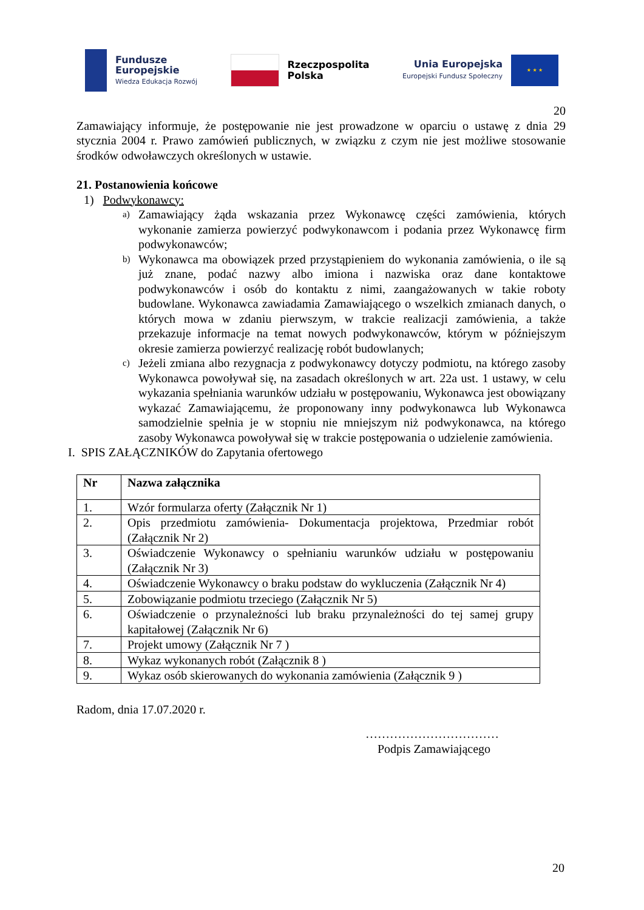Fundusze
Europejskie
Wiedza Edukacja Rozwój
Rzeczpospolita
Polska
Unia Europejska
Europejski Fundusz Społeczny
★ ★ ★
20
Zamawiający informuje, że postępowanie nie jest prowadzone w oparciu o ustawę z dnia 29 stycznia 2004 r. Prawo zamówień publicznych, w związku z czym nie jest możliwe stosowanie środków odwoławczych określonych w ustawie.
21. Postanowienia końcowe
1) Podwykonawcy:
a)
Zamawiający żąda wskazania przez Wykonawcę części zamówienia, których wykonanie zamierza powierzyć podwykonawcom i podania przez Wykonawcę firm podwykonawców;
b)
Wykonawca ma obowiązek przed przystąpieniem do wykonania zamówienia, o ile są już znane, podać nazwy albo imiona i nazwiska oraz dane kontaktowe podwykonawców i osób do kontaktu z nimi, zaangażowanych w takie roboty budowlane. Wykonawca zawiadamia Zamawiającego o wszelkich zmianach danych, o których mowa w zdaniu pierwszym, w trakcie realizacji zamówienia, a także przekazuje informacje na temat nowych podwykonawców, którym w późniejszym okresie zamierza powierzyć realizację robót budowlanych;
c)
Jeżeli zmiana albo rezygnacja z podwykonawcy dotyczy podmiotu, na którego zasoby Wykonawca powoływał się, na zasadach określonych w art. 22a ust. 1 ustawy, w celu wykazania spełniania warunków udziału w postępowaniu, Wykonawca jest obowiązany wykazać Zamawiającemu, że proponowany inny podwykonawca lub Wykonawca samodzielnie spełnia je w stopniu nie mniejszym niż podwykonawca, na którego zasoby Wykonawca powoływał się w trakcie postępowania o udzielenie zamówienia.
I. SPIS ZAŁĄCZNIKÓW do Zapytania ofertowego
| Nr | Nazwa załącznika |
| --- | --- |
| 1. | Wzór formularza oferty (Załącznik Nr 1) |
| 2. | Opis przedmiotu zamówienia- Dokumentacja projektowa, Przedmiar robót (Załącznik Nr 2) |
| 3. | Oświadczenie Wykonawcy o spełnianiu warunków udziału w postępowaniu (Załącznik Nr 3) |
| 4. | Oświadczenie Wykonawcy o braku podstaw do wykluczenia (Załącznik Nr 4) |
| 5. | Zobowiązanie podmiotu trzeciego (Załącznik Nr 5) |
| 6. | Oświadczenie o przynależności lub braku przynależności do tej samej grupy kapitałowej (Załącznik Nr 6) |
| 7. | Projekt umowy (Załącznik Nr 7 ) |
| 8. | Wykaz wykonanych robót (Załącznik 8 ) |
| 9. | Wykaz osób skierowanych do wykonania zamówienia (Załącznik 9 ) |
Radom, dnia 17.07.2020 r.
……………………………
Podpis Zamawiającego
20